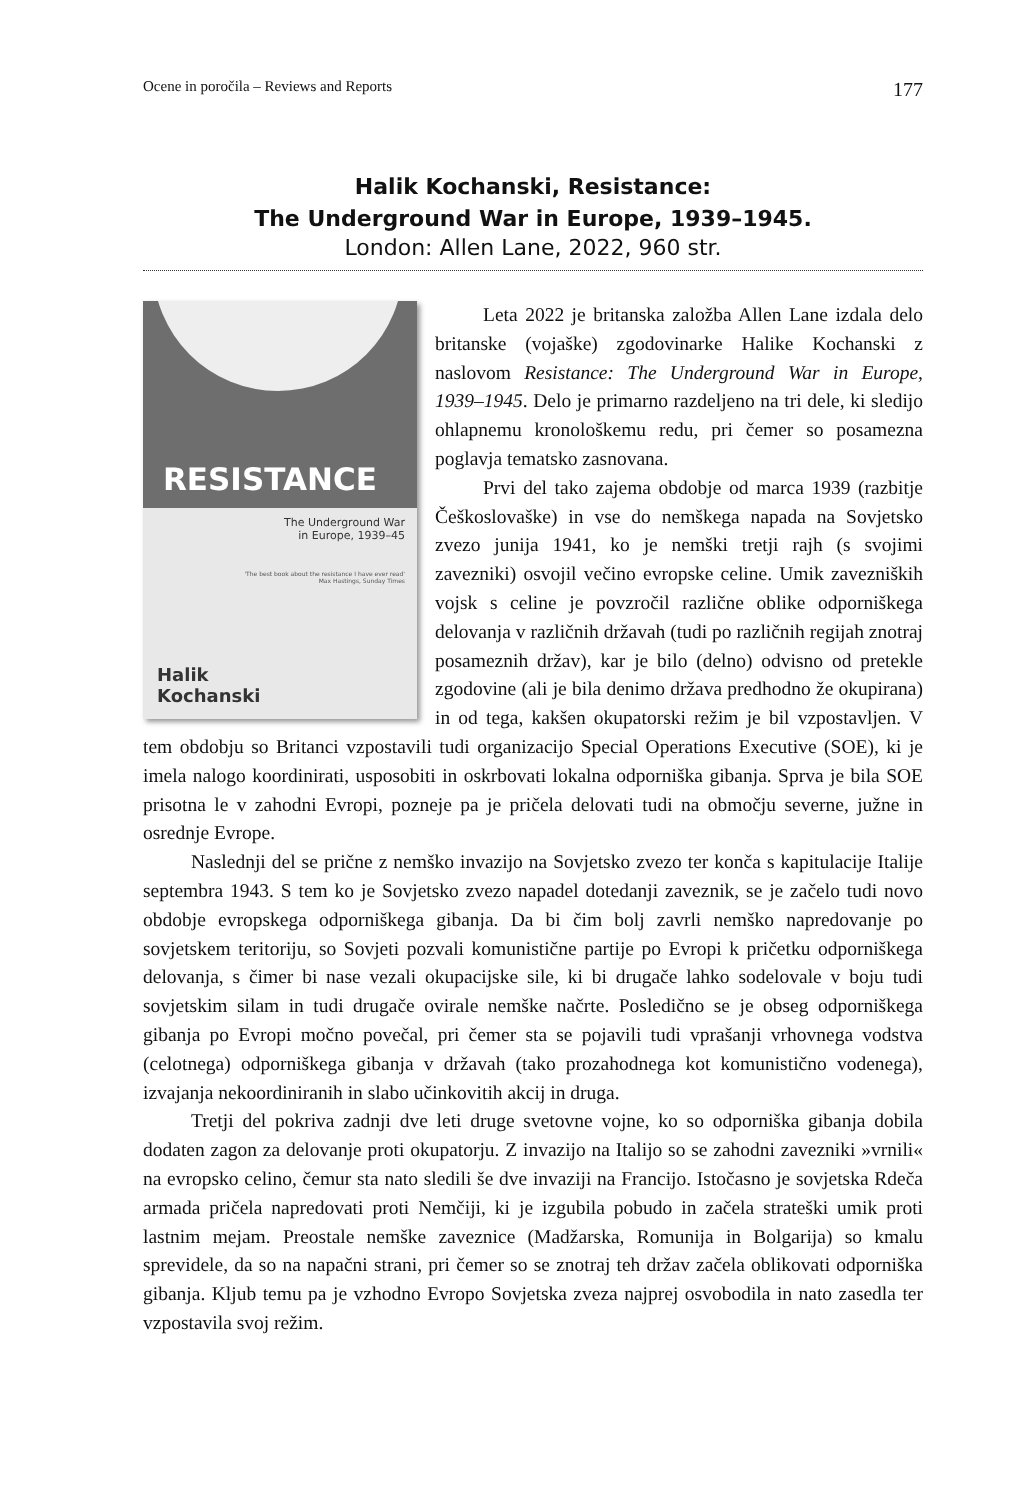Ocene in poročila – Reviews and Reports 177
Halik Kochanski, Resistance:
The Underground War in Europe, 1939–1945.
London: Allen Lane, 2022, 960 str.
RESISTANCE
The Underground War
in Europe, 1939–45
'The best book about the resistance I have ever read'
Max Hastings, Sunday Times
Halik
Kochanski
Leta 2022 je britanska založba Allen Lane izdala delo britanske (vojaške) zgodovinarke Halike Kochanski z naslovom Resistance: The Underground War in Europe, 1939–1945. Delo je primarno razdeljeno na tri dele, ki sledijo ohlapnemu kronološkemu redu, pri čemer so posamezna poglavja tematsko zasnovana.
Prvi del tako zajema obdobje od marca 1939 (razbitje Češkoslovaške) in vse do nemškega napada na Sovjetsko zvezo junija 1941, ko je nemški tretji rajh (s svojimi zavezniki) osvojil večino evropske celine. Umik zavezniških vojsk s celine je povzročil različne oblike odporniškega delovanja v različnih državah (tudi po različnih regijah znotraj posameznih držav), kar je bilo (delno) odvisno od pretekle zgodovine (ali je bila denimo država predhodno že okupirana) in od tega, kakšen okupatorski režim je bil vzpostavljen. V tem obdobju so Britanci vzpostavili tudi organizacijo Special Operations Executive (SOE), ki je imela nalogo koordinirati, usposobiti in oskrbovati lokalna odporniška gibanja. Sprva je bila SOE prisotna le v zahodni Evropi, pozneje pa je pričela delovati tudi na območju severne, južne in osrednje Evrope.
Naslednji del se prične z nemško invazijo na Sovjetsko zvezo ter konča s kapitulacije Italije septembra 1943. S tem ko je Sovjetsko zvezo napadel dotedanji zaveznik, se je začelo tudi novo obdobje evropskega odporniškega gibanja. Da bi čim bolj zavrli nemško napredovanje po sovjetskem teritoriju, so Sovjeti pozvali komunistične partije po Evropi k pričetku odporniškega delovanja, s čimer bi nase vezali okupacijske sile, ki bi drugače lahko sodelovale v boju tudi sovjetskim silam in tudi drugače ovirale nemške načrte. Posledično se je obseg odporniškega gibanja po Evropi močno povečal, pri čemer sta se pojavili tudi vprašanji vrhovnega vodstva (celotnega) odporniškega gibanja v državah (tako prozahodnega kot komunistično vodenega), izvajanja nekoordiniranih in slabo učinkovitih akcij in druga.
Tretji del pokriva zadnji dve leti druge svetovne vojne, ko so odporniška gibanja dobila dodaten zagon za delovanje proti okupatorju. Z invazijo na Italijo so se zahodni zavezniki »vrnili« na evropsko celino, čemur sta nato sledili še dve invaziji na Francijo. Istočasno je sovjetska Rdeča armada pričela napredovati proti Nemčiji, ki je izgubila pobudo in začela strateški umik proti lastnim mejam. Preostale nemške zaveznice (Madžarska, Romunija in Bolgarija) so kmalu sprevidele, da so na napačni strani, pri čemer so se znotraj teh držav začela oblikovati odporniška gibanja. Kljub temu pa je vzhodno Evropo Sovjetska zveza najprej osvobodila in nato zasedla ter vzpostavila svoj režim.